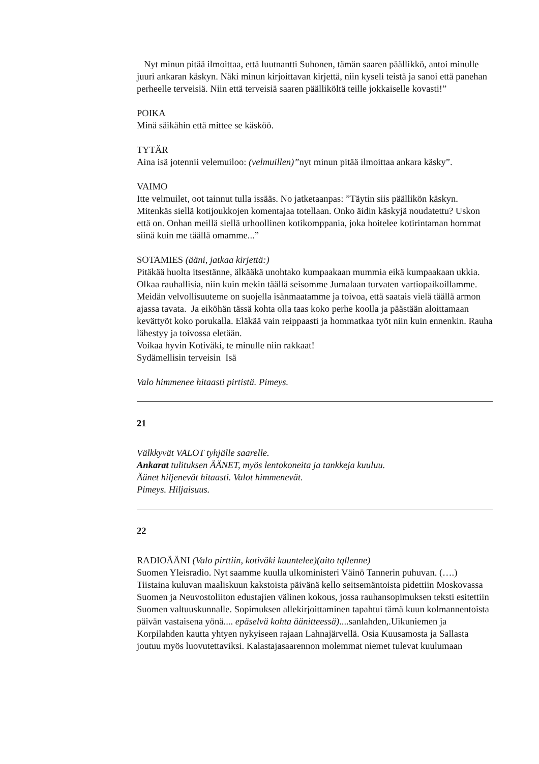Nyt minun pitää ilmoittaa, että luutnantti Suhonen, tämän saaren päällikkö, antoi minulle juuri ankaran käskyn. Näki minun kirjoittavan kirjettä, niin kyseli teistä ja sanoi että panehan perheelle terveisiä. Niin että terveisiä saaren päälliköltä teille jokkaiselle kovasti!”
POIKA
Minä säikähin että mittee se käsköö.
TYTÄR
Aina isä jotennii velemuiloo: (velmuillen)”nyt minun pitää ilmoittaa ankara käsky”.
VAIMO
Itte velmuilet, oot tainnut tulla issääs. No jatketaanpas: ”Täytin siis päällikön käskyn. Mitenkäs siellä kotijoukkojen komentajaa totellaan. Onko äidin käskyjä noudatettu? Uskon että on. Onhan meillä siellä urhoollinen kotikomppania, joka hoitelee kotirintaman hommat siinä kuin me täällä omamme...”
SOTAMIES (ääni, jatkaa kirjettä:)
Pitäkää huolta itsestänne, älkääkä unohtako kumpaakaan mummia eikä kumpaakaan ukkia. Olkaa rauhallisia, niin kuin mekin täällä seisomme Jumalaan turvaten vartiopaikoillamme. Meidän velvollisuuteme on suojella isänmaatamme ja toivoa, että saatais vielä täällä armon ajassa tavata. Ja eiköhän tässä kohta olla taas koko perhe koolla ja päästään aloittamaan kevättyöt koko porukalla. Eläkää vain reippaasti ja hommatkaa työt niin kuin ennenkin. Rauha lähestyy ja toivossa eletään.
Voikaa hyvin Kotiväki, te minulle niin rakkaat!
Sydämellisin terveisin Isä
Valo himmenee hitaasti pirtistä. Pimeys.
21
Välkkyvät VALOT tyhjälle saarelle.
Ankarat tulituksen ÄÄNET, myös lentokoneita ja tankkeja kuuluu.
Äänet hiljenevät hitaasti. Valot himmenevät.
Pimeys. Hiljaisuus.
22
RADIOÄÄNI (Valo pirttiin, kotiväki kuuntelee)(aito tqllenne)
Suomen Yleisradio. Nyt saamme kuulla ulkoministeri Väinö Tannerin puhuvan. (….) Tiistaina kuluvan maaliskuun kakstoista päivänä kello seitsemäntoista pidettiin Moskovassa Suomen ja Neuvostoliiton edustajien välinen kokous, jossa rauhansopimuksen teksti esitettiin Suomen valtuuskunnalle. Sopimuksen allekirjoittaminen tapahtui tämä kuun kolmannentoista päivän vastaisena yönä.... epäselvä kohta äänitteessä)....sanlahden,.Uikuniemen ja Korpilahden kautta yhtyen nykyiseen rajaan Lahnajärvellä. Osia Kuusamosta ja Sallasta joutuu myös luovutettaviksi. Kalastajasaarennon molemmat niemet tulevat kuulumaan